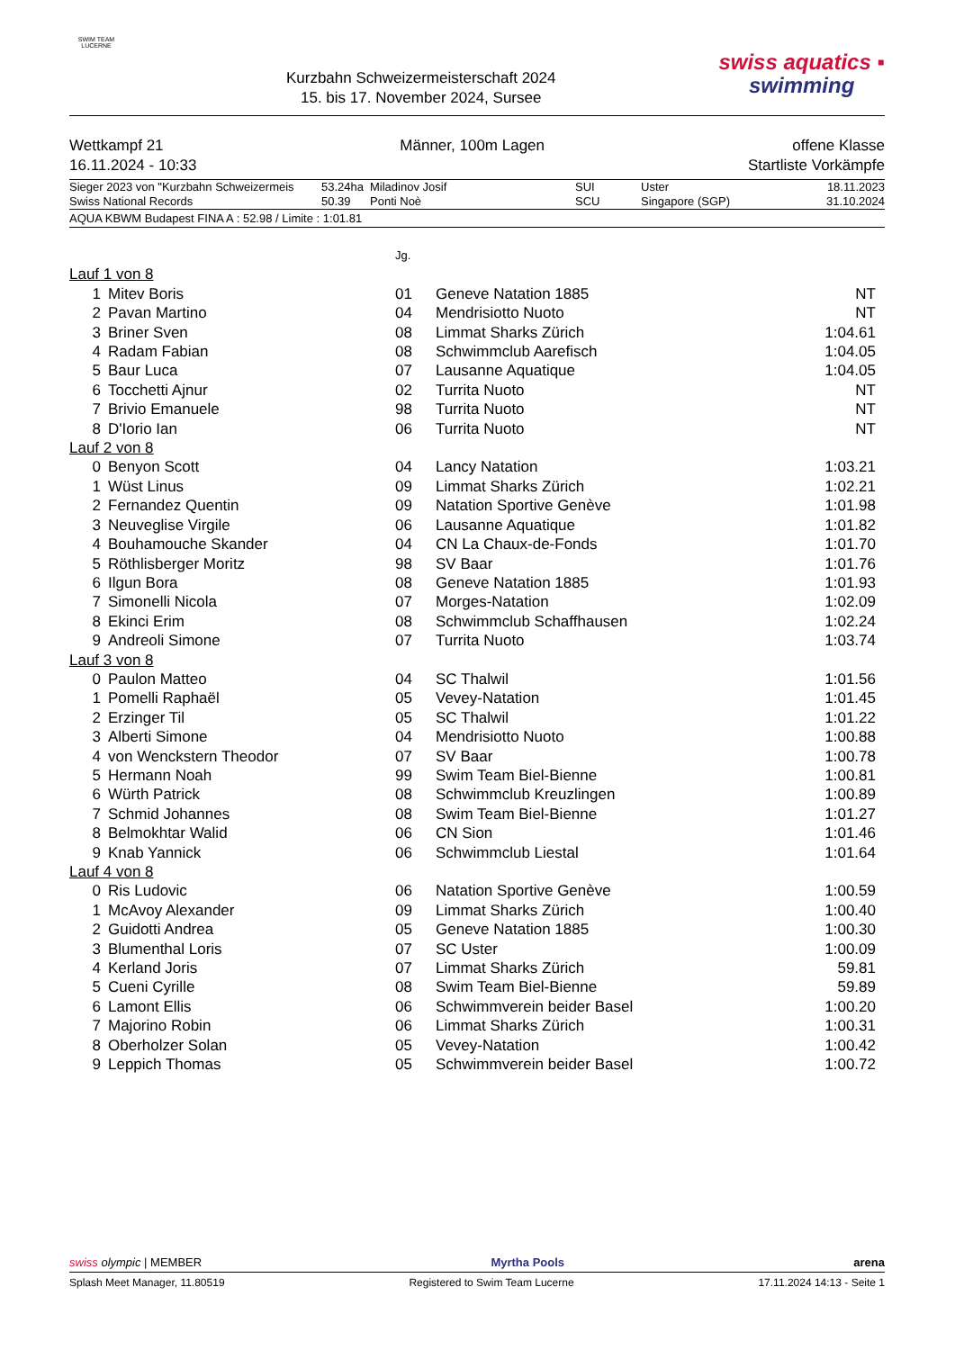SWIM TEAM
LUCERNE
Kurzbahn Schweizermeisterschaft 2024
15. bis 17. November 2024, Sursee
swiss aquatics ▪
swimming
Wettkampf 21
16.11.2024 - 10:33
Männer, 100m Lagen offene Klasse
Startliste Vorkämpfe
| Sieger 2023 von "Kurzbahn Schweizermeis | 53.24ha | Miladinov Josif | SUI | Uster | 18.11.2023 |
| Swiss National Records | 50.39 | Ponti Noè | SCU | Singapore (SGP) | 31.10.2024 |
AQUA KBWM Budapest FINA A : 52.98 / Limite : 1:01.81
| | | Jg. | | |
| Lauf 1 von 8 | | | | |
| 1 | Mitev Boris | 01 | Geneve Natation 1885 | NT |
| 2 | Pavan Martino | 04 | Mendrisiotto Nuoto | NT |
| 3 | Briner Sven | 08 | Limmat Sharks Zürich | 1:04.61 |
| 4 | Radam Fabian | 08 | Schwimmclub Aarefisch | 1:04.05 |
| 5 | Baur Luca | 07 | Lausanne Aquatique | 1:04.05 |
| 6 | Tocchetti Ajnur | 02 | Turrita Nuoto | NT |
| 7 | Brivio Emanuele | 98 | Turrita Nuoto | NT |
| 8 | D'Iorio Ian | 06 | Turrita Nuoto | NT |
| Lauf 2 von 8 | | | | |
| 0 | Benyon Scott | 04 | Lancy Natation | 1:03.21 |
| 1 | Wüst Linus | 09 | Limmat Sharks Zürich | 1:02.21 |
| 2 | Fernandez Quentin | 09 | Natation Sportive Genève | 1:01.98 |
| 3 | Neuveglise Virgile | 06 | Lausanne Aquatique | 1:01.82 |
| 4 | Bouhamouche Skander | 04 | CN La Chaux-de-Fonds | 1:01.70 |
| 5 | Röthlisberger Moritz | 98 | SV Baar | 1:01.76 |
| 6 | Ilgun Bora | 08 | Geneve Natation 1885 | 1:01.93 |
| 7 | Simonelli Nicola | 07 | Morges-Natation | 1:02.09 |
| 8 | Ekinci Erim | 08 | Schwimmclub Schaffhausen | 1:02.24 |
| 9 | Andreoli Simone | 07 | Turrita Nuoto | 1:03.74 |
| Lauf 3 von 8 | | | | |
| 0 | Paulon Matteo | 04 | SC Thalwil | 1:01.56 |
| 1 | Pomelli Raphaël | 05 | Vevey-Natation | 1:01.45 |
| 2 | Erzinger Til | 05 | SC Thalwil | 1:01.22 |
| 3 | Alberti Simone | 04 | Mendrisiotto Nuoto | 1:00.88 |
| 4 | von Wenckstern Theodor | 07 | SV Baar | 1:00.78 |
| 5 | Hermann Noah | 99 | Swim Team Biel-Bienne | 1:00.81 |
| 6 | Würth Patrick | 08 | Schwimmclub Kreuzlingen | 1:00.89 |
| 7 | Schmid Johannes | 08 | Swim Team Biel-Bienne | 1:01.27 |
| 8 | Belmokhtar Walid | 06 | CN Sion | 1:01.46 |
| 9 | Knab Yannick | 06 | Schwimmclub Liestal | 1:01.64 |
| Lauf 4 von 8 | | | | |
| 0 | Ris Ludovic | 06 | Natation Sportive Genève | 1:00.59 |
| 1 | McAvoy Alexander | 09 | Limmat Sharks Zürich | 1:00.40 |
| 2 | Guidotti Andrea | 05 | Geneve Natation 1885 | 1:00.30 |
| 3 | Blumenthal Loris | 07 | SC Uster | 1:00.09 |
| 4 | Kerland Joris | 07 | Limmat Sharks Zürich | 59.81 |
| 5 | Cueni Cyrille | 08 | Swim Team Biel-Bienne | 59.89 |
| 6 | Lamont Ellis | 06 | Schwimmverein beider Basel | 1:00.20 |
| 7 | Majorino Robin | 06 | Limmat Sharks Zürich | 1:00.31 |
| 8 | Oberholzer Solan | 05 | Vevey-Natation | 1:00.42 |
| 9 | Leppich Thomas | 05 | Schwimmverein beider Basel | 1:00.72 |
swiss olympic | MEMBER
Myrtha Pools
arena
Splash Meet Manager, 11.80519 Registered to Swim Team Lucerne
17.11.2024 14:13 - Seite 1